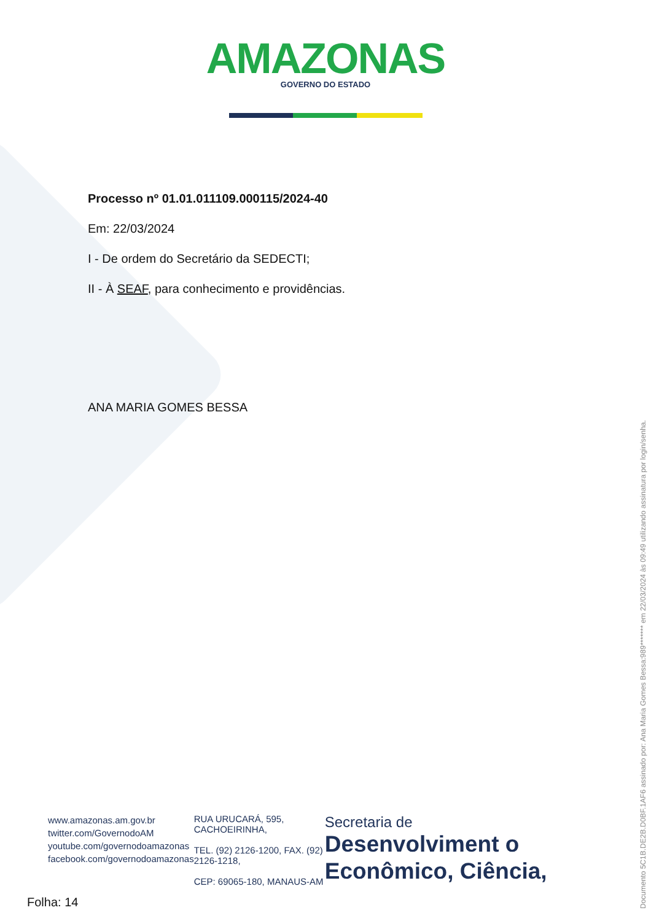AMAZONAS
GOVERNO DO ESTADO
Processo nº 01.01.011109.000115/2024-40
Em: 22/03/2024
I - De ordem do Secretário da SEDECTI;
II - À SEAF, para conhecimento e providências.
ANA MARIA GOMES BESSA
www.amazonas.am.gov.br
twitter.com/GovernodoAM
youtube.com/governodoamazonas
facebook.com/governodoamazonas
RUA URUCARÁ, 595,
CACHOEIRINHA,
TEL. (92) 2126-1200, FAX. (92)
2126-1218,
CEP: 69065-180, MANAUS-AM
Secretaria de
Desenvolviment o Econômico, Ciência,
Folha: 14
Documento 5C1B.DE2B.D0BF.1AF6 assinado por: Ana Maria Gomes Bessa:989******* em 22/03/2024 às 09:49 utilizando assinatura por login/senha.